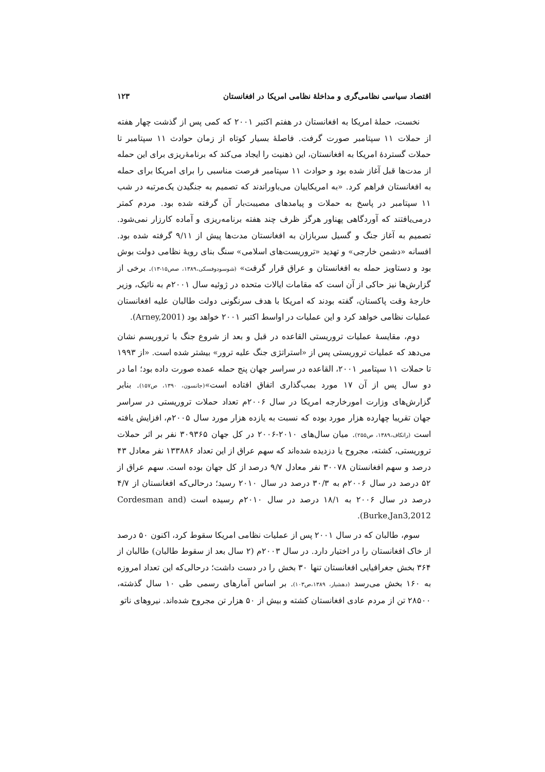اقتصاد سیاسی نظامی‌گری و مداخلهٔ نظامی امریکا در افغانستان ۱۲۳
نخست، حملهٔ امریکا به افغانستان در هفتم اکتبر ۲۰۰۱ که کمی پس از گذشت چهار هفته از حملات ۱۱ سپتامبر صورت گرفت. فاصلهٔ بسیار کوتاه از زمان حوادث ۱۱ سپتامبر تا حملات گستردهٔ امریکا به افغانستان، این ذهنیت را ایجاد می‌کند که برنامهٔ‌ریزی برای این حمله از مدت‌ها قبل آغاز شده بود و حوادث ۱۱ سپتامبر فرصت مناسبی را برای امریکا برای حمله به افغانستان فراهم کرد. «به امریکاییان می‌باوراندند که تصمیم به جنگیدن یک‌مرتبه در شب ۱۱ سپتامبر در پاسخ به حملات و پیامدهای مصیبت‌بار آن گرفته شده بود. مردم کمتر درمی‌یافتند که آوردگاهی پهناور هرگز ظرف چند هفته برنامه‌ریزی و آماده کارزار نمی‌شود. تصمیم به آغاز جنگ و گسیل سربازان به افغانستان مدت‌ها پیش از ۹/۱۱ گرفته شده بود. افسانه «دشمن خارجی» و تهدید «تروریست‌های اسلامی» سنگ بنای رویهٔ نظامی دولت بوش بود و دستاویز حمله به افغانستان و عراق قرار گرفت» (شوسودوفسکی،۱۳۸۹، صص۱۵-۱۳). برخی از گزارش‌ها نیز حاکی از آن است که مقامات ایالات متحده در ژوئیه سال ۲۰۰۱م به نائیک، وزیر خارجهٔ وقت پاکستان، گفته بودند که امریکا با هدف سرنگونی دولت طالبان علیه افغانستان عملیات نظامی خواهد کرد و این عملیات در اواسط اکتبر ۲۰۰۱ خواهد بود (Arney,2001).
دوم، مقایسهٔ عملیات تروریستی القاعده در قبل و بعد از شروع جنگ با تروریسم نشان می‌دهد که عملیات تروریستی پس از «استراتژی جنگ علیه ترور» بیشتر شده است. «از ۱۹۹۳ تا حملات ۱۱ سپتامبر ۲۰۰۱، القاعده در سراسر جهان پنج حمله عمده صورت داده بود؛ اما در دو سال پس از آن ۱۷ مورد بمب‌گذاری اتفاق افتاده است»(جانسون، ۱۳۹۰، ص۱۵۷). بنابر گزارش‌های وزارت امورخارجه امریکا در سال ۲۰۰۶م تعداد حملات تروریستی در سراسر جهان تقریبا چهارده هزار مورد بوده که نسبت به یازده هزار مورد سال ۲۰۰۵م، افزایش یافته است (راتکاف،۱۳۸۹، ص۲۵۵). میان سال‌های ۲۰۱۰-۲۰۰۶ در کل جهان ۳۰۹۳۶۵ نفر بر اثر حملات تروریستی، کشته، مجروح یا دزدیده شده‌اند که سهم عراق از این تعداد ۱۳۳۸۸۶ نفر معادل ۴۳ درصد و سهم افغانستان ۳۰۰۷۸ نفر معادل ۹/۷ درصد از کل جهان بوده است. سهم عراق از ۵۲ درصد در سال ۲۰۰۶م به ۳۰/۳ درصد در سال ۲۰۱۰ رسید؛ درحالی‌که افغانستان از ۴/۷ درصد در سال ۲۰۰۶ به ۱۸/۱ درصد در سال ۲۰۱۰م رسیده است (Cordesman and Burke,Jan3,2012).
سوم، طالبان که در سال ۲۰۰۱ پس از عملیات نظامی امریکا سقوط کرد، اکنون ۵۰ درصد از خاک افغانستان را در اختیار دارد. در سال ۲۰۰۳م (۲ سال بعد از سقوط طالبان) طالبان از ۳۶۴ بخش جغرافیایی افغانستان تنها ۳۰ بخش را در دست داشت؛ درحالی‌که این تعداد امروزه به ۱۶۰ بخش می‌رسد (دهشیار، ۱۳۸۹،ص۱۰۳). بر اساس آمارهای رسمی طی ۱۰ سال گذشته، ۲۸۵۰۰ تن از مردم عادی افغانستان کشته و بیش از ۵۰ هزار تن مجروح شده‌اند. نیروهای ناتو